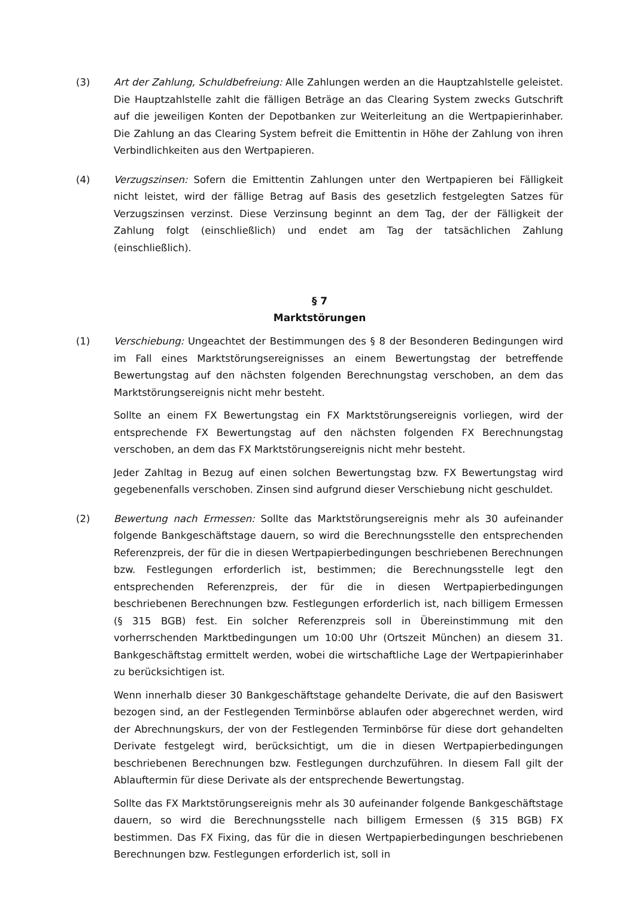(3) Art der Zahlung, Schuldbefreiung: Alle Zahlungen werden an die Hauptzahlstelle geleistet. Die Hauptzahlstelle zahlt die fälligen Beträge an das Clearing System zwecks Gutschrift auf die jeweiligen Konten der Depotbanken zur Weiterleitung an die Wertpapierinhaber. Die Zahlung an das Clearing System befreit die Emittentin in Höhe der Zahlung von ihren Verbindlichkeiten aus den Wertpapieren.
(4) Verzugszinsen: Sofern die Emittentin Zahlungen unter den Wertpapieren bei Fälligkeit nicht leistet, wird der fällige Betrag auf Basis des gesetzlich festgelegten Satzes für Verzugszinsen verzinst. Diese Verzinsung beginnt an dem Tag, der der Fälligkeit der Zahlung folgt (einschließlich) und endet am Tag der tatsächlichen Zahlung (einschließlich).
§ 7
Marktstörungen
(1) Verschiebung: Ungeachtet der Bestimmungen des § 8 der Besonderen Bedingungen wird im Fall eines Marktstörungsereignisses an einem Bewertungstag der betreffende Bewertungstag auf den nächsten folgenden Berechnungstag verschoben, an dem das Marktstörungsereignis nicht mehr besteht.
Sollte an einem FX Bewertungstag ein FX Marktstörungsereignis vorliegen, wird der entsprechende FX Bewertungstag auf den nächsten folgenden FX Berechnungstag verschoben, an dem das FX Marktstörungsereignis nicht mehr besteht.
Jeder Zahltag in Bezug auf einen solchen Bewertungstag bzw. FX Bewertungstag wird gegebenenfalls verschoben. Zinsen sind aufgrund dieser Verschiebung nicht geschuldet.
(2) Bewertung nach Ermessen: Sollte das Marktstörungsereignis mehr als 30 aufeinander folgende Bankgeschäftstage dauern, so wird die Berechnungsstelle den entsprechenden Referenzpreis, der für die in diesen Wertpapierbedingungen beschriebenen Berechnungen bzw. Festlegungen erforderlich ist, bestimmen; die Berechnungsstelle legt den entsprechenden Referenzpreis, der für die in diesen Wertpapierbedingungen beschriebenen Berechnungen bzw. Festlegungen erforderlich ist, nach billigem Ermessen (§ 315 BGB) fest. Ein solcher Referenzpreis soll in Übereinstimmung mit den vorherrschenden Marktbedingungen um 10:00 Uhr (Ortszeit München) an diesem 31. Bankgeschäftstag ermittelt werden, wobei die wirtschaftliche Lage der Wertpapierinhaber zu berücksichtigen ist.
Wenn innerhalb dieser 30 Bankgeschäftstage gehandelte Derivate, die auf den Basiswert bezogen sind, an der Festlegenden Terminbörse ablaufen oder abgerechnet werden, wird der Abrechnungskurs, der von der Festlegenden Terminbörse für diese dort gehandelten Derivate festgelegt wird, berücksichtigt, um die in diesen Wertpapierbedingungen beschriebenen Berechnungen bzw. Festlegungen durchzuführen. In diesem Fall gilt der Ablauftermin für diese Derivate als der entsprechende Bewertungstag.
Sollte das FX Marktstörungsereignis mehr als 30 aufeinander folgende Bankgeschäftstage dauern, so wird die Berechnungsstelle nach billigem Ermessen (§ 315 BGB) FX bestimmen. Das FX Fixing, das für die in diesen Wertpapierbedingungen beschriebenen Berechnungen bzw. Festlegungen erforderlich ist, soll in